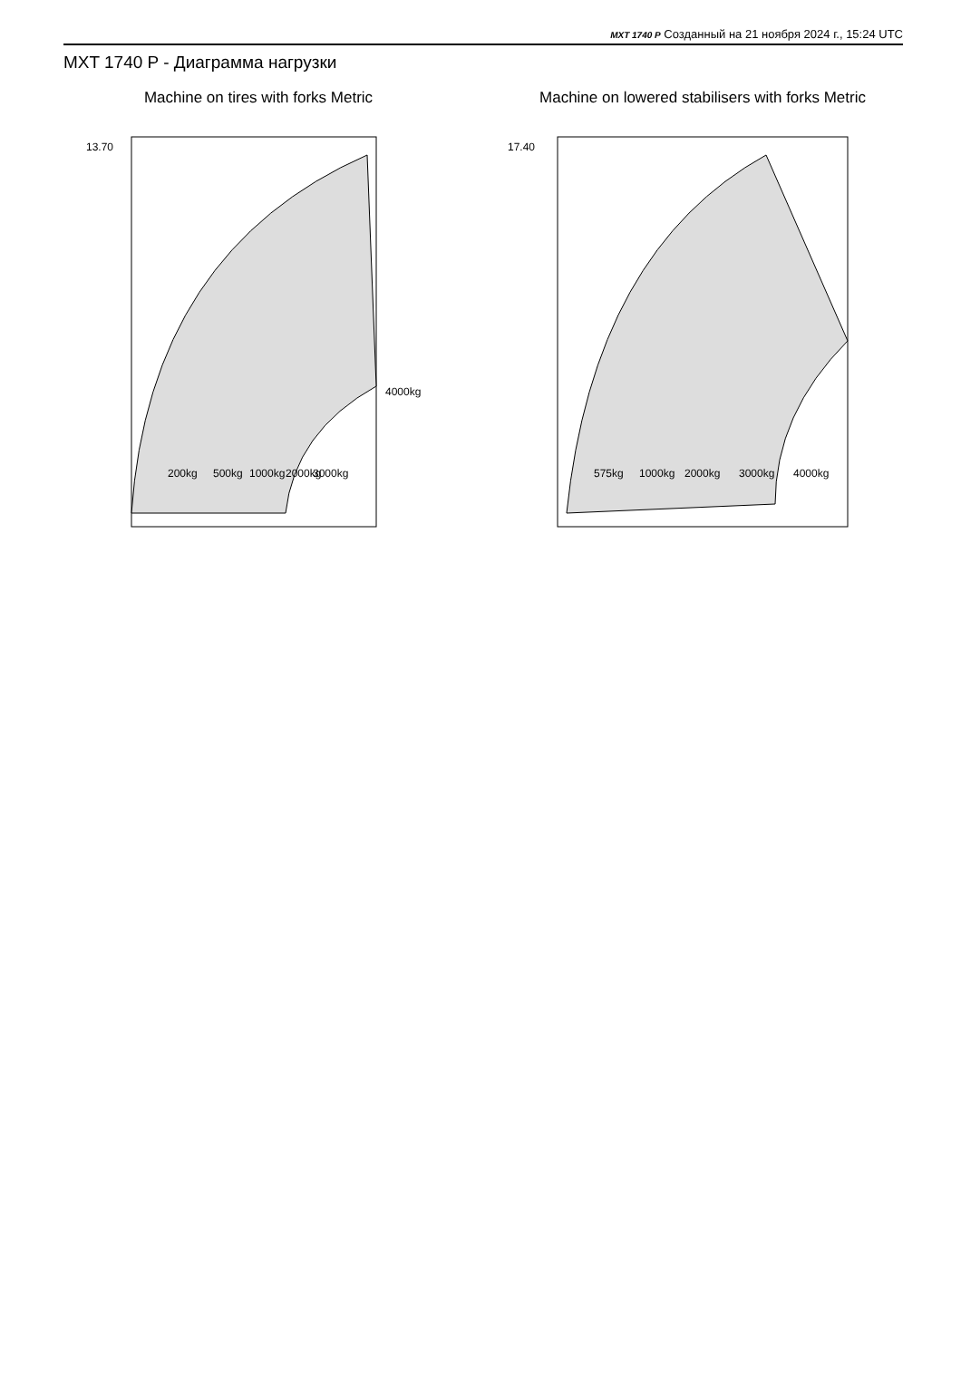MXT 1740 P Созданный на 21 ноября 2024 г., 15:24 UTC
MXT 1740 P - Диаграмма нагрузки
Machine on tires with forks Metric
200kg
500kg
1000kg
2000kg
3000kg
4000kg
13.70
Machine on lowered stabilisers with forks Metric
575kg
1000kg
2000kg
3000kg
4000kg
17.40